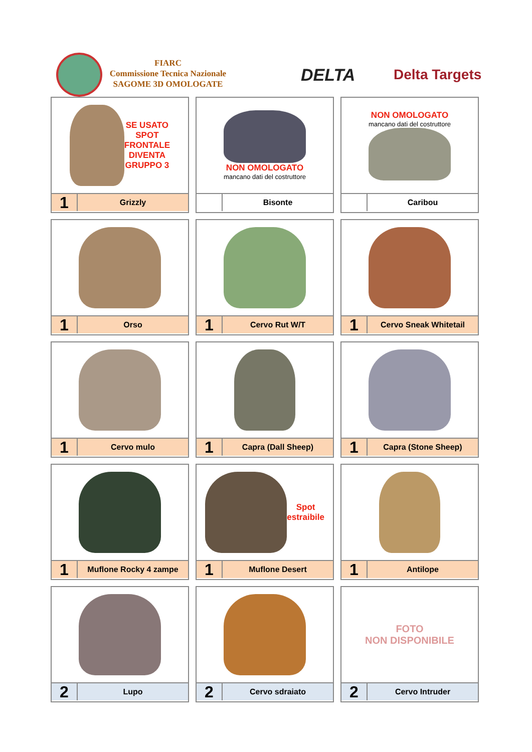FIARC
Commissione Tecnica Nazionale
SAGOME 3D OMOLOGATE
DELTA Delta Targets
| SE USATO SPOT FRONTALE DIVENTA GRUPPO 3 1 Grizzly | NON OMOLOGATO mancano dati del costruttore Bisonte | NON OMOLOGATO mancano dati del costruttore Caribou |
| 1 Orso | 1 Cervo Rut W/T | 1 Cervo Sneak Whitetail |
| 1 Cervo mulo | 1 Capra (Dall Sheep) | 1 Capra (Stone Sheep) |
| 1 Muflone Rocky 4 zampe | Spot estraibile 1 Muflone Desert | 1 Antilope |
| 2 Lupo | 2 Cervo sdraiato | FOTO NON DISPONIBILE 2 Cervo Intruder |